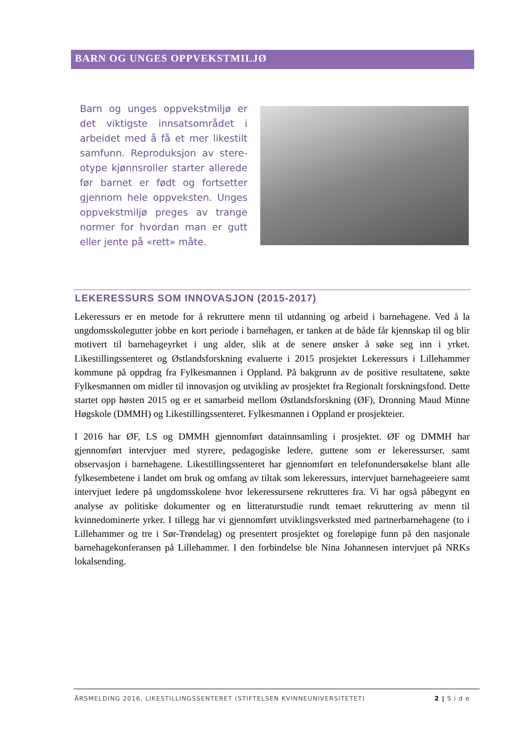BARN OG UNGES OPPVEKSTMILJØ
Barn og unges oppvekstmiljø er det viktigste innsatsområdet i arbeidet med å få et mer likestilt samfunn. Reproduksjon av stere-otype kjønnsroller starter allerede før barnet er født og fortsetter gjennom hele oppveksten. Unges oppvekstmiljø preges av trange normer for hvordan man er gutt eller jente på «rett» måte.
LEKERESSURS SOM INNOVASJON (2015-2017)
Lekeressurs er en metode for å rekruttere menn til utdanning og arbeid i barnehagene. Ved å la ungdomsskolegutter jobbe en kort periode i barnehagen, er tanken at de både får kjennskap til og blir motivert til barnehageyrket i ung alder, slik at de senere ønsker å søke seg inn i yrket. Likestillingssenteret og Østlandsforskning evaluerte i 2015 prosjektet Lekeressurs i Lillehammer kommune på oppdrag fra Fylkesmannen i Oppland. På bakgrunn av de positive resultatene, søkte Fylkesmannen om midler til innovasjon og utvikling av prosjektet fra Regionalt forskningsfond. Dette startet opp høsten 2015 og er et samarbeid mellom Østlandsforskning (ØF), Dronning Maud Minne Høgskole (DMMH) og Likestillingssenteret. Fylkesmannen i Oppland er prosjekteier.
I 2016 har ØF, LS og DMMH gjennomført datainnsamling i prosjektet. ØF og DMMH har gjennomført intervjuer med styrere, pedagogiske ledere, guttene som er lekeressurser, samt observasjon i barnehagene. Likestillingssenteret har gjennomført en telefonundersøkelse blant alle fylkesembetene i landet om bruk og omfang av tiltak som lekeressurs, intervjuet barnehageeiere samt intervjuet ledere på ungdomsskolene hvor lekeressursene rekrutteres fra. Vi har også påbegynt en analyse av politiske dokumenter og en litteraturstudie rundt temaet rekruttering av menn til kvinnedominerte yrker. I tillegg har vi gjennomført utviklingsverksted med partnerbarnehagene (to i Lillehammer og tre i Sør-Trøndelag) og presentert prosjektet og foreløpige funn på den nasjonale barnehagekonferansen på Lillehammer. I den forbindelse ble Nina Johannesen intervjuet på NRKs lokalsending.
ÅRSMELDING 2016, LIKESTILLINGSSENTERET (STIFTELSEN KVINNEUNIVERSITETET) 2 | S i d e